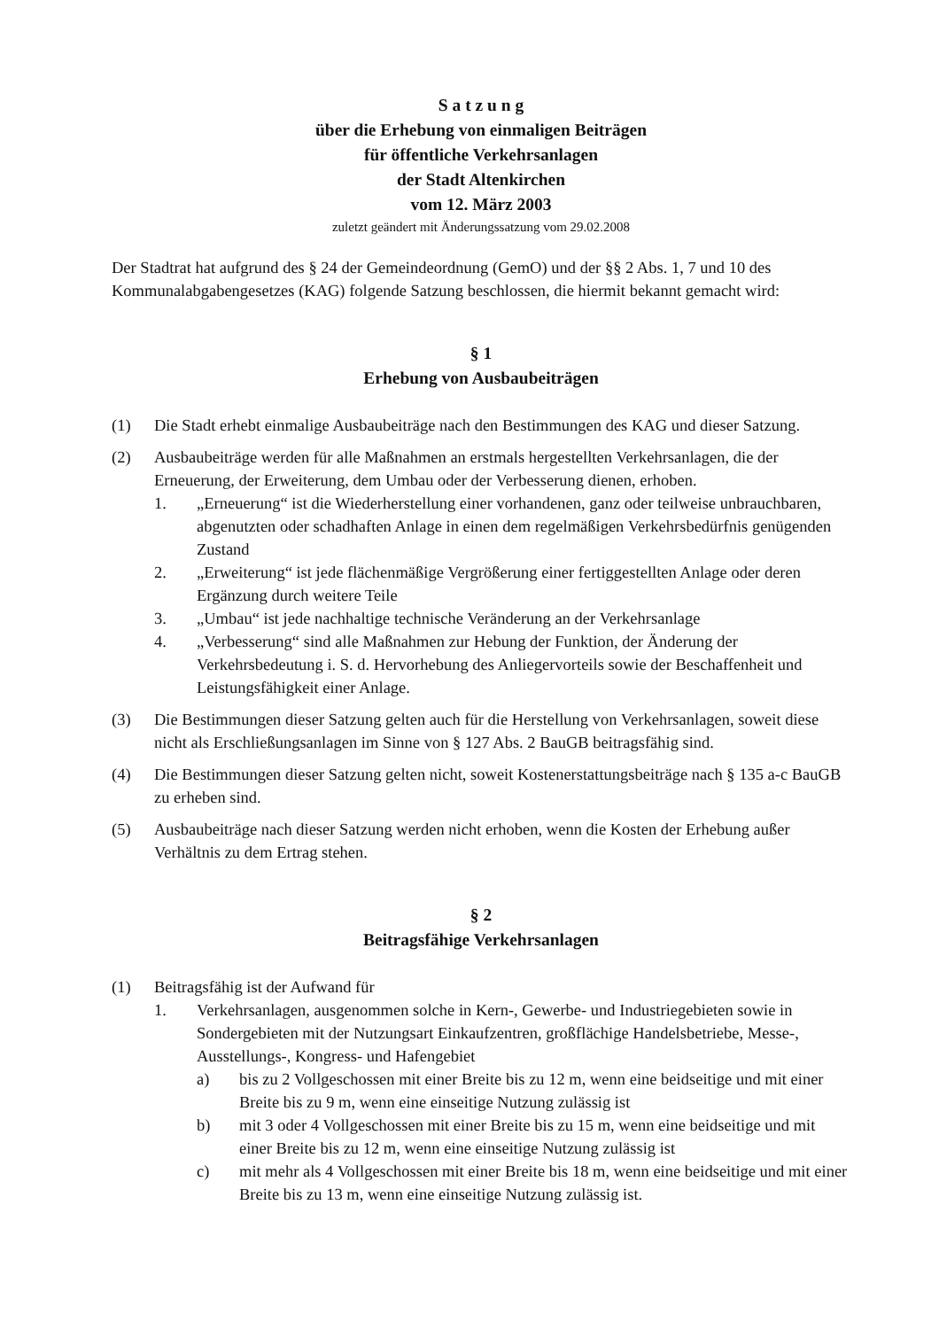S a t z u n g
über die Erhebung von einmaligen Beiträgen
für öffentliche Verkehrsanlagen
der Stadt Altenkirchen
vom 12. März 2003
zuletzt geändert mit Änderungssatzung vom 29.02.2008
Der Stadtrat hat aufgrund des § 24 der Gemeindeordnung (GemO) und der §§ 2 Abs. 1, 7 und 10 des Kommunalabgabengesetzes (KAG) folgende Satzung beschlossen, die hiermit bekannt gemacht wird:
§ 1
Erhebung von Ausbaubeiträgen
(1) Die Stadt erhebt einmalige Ausbaubeiträge nach den Bestimmungen des KAG und dieser Satzung.
(2) Ausbaubeiträge werden für alle Maßnahmen an erstmals hergestellten Verkehrsanlagen, die der Erneuerung, der Erweiterung, dem Umbau oder der Verbesserung dienen, erhoben.
1. „Erneuerung“ ist die Wiederherstellung einer vorhandenen, ganz oder teilweise unbrauchbaren, abgenutzten oder schadhaften Anlage in einen dem regelmäßigen Verkehrsbedürfnis genügenden Zustand
2. „Erweiterung“ ist jede flächenmäßige Vergrößerung einer fertiggestellten Anlage oder deren Ergänzung durch weitere Teile
3. „Umbau“ ist jede nachhaltige technische Veränderung an der Verkehrsanlage
4. „Verbesserung“ sind alle Maßnahmen zur Hebung der Funktion, der Änderung der Verkehrsbedeutung i. S. d. Hervorhebung des Anliegervorteils sowie der Beschaffenheit und Leistungsfähigkeit einer Anlage.
(3) Die Bestimmungen dieser Satzung gelten auch für die Herstellung von Verkehrsanlagen, soweit diese nicht als Erschließungsanlagen im Sinne von § 127 Abs. 2 BauGB beitragsfähig sind.
(4) Die Bestimmungen dieser Satzung gelten nicht, soweit Kostenerstattungsbeiträge nach § 135 a-c BauGB zu erheben sind.
(5) Ausbaubeiträge nach dieser Satzung werden nicht erhoben, wenn die Kosten der Erhebung außer Verhältnis zu dem Ertrag stehen.
§ 2
Beitragsfähige Verkehrsanlagen
(1) Beitragsfähig ist der Aufwand für
1. Verkehrsanlagen, ausgenommen solche in Kern-, Gewerbe- und Industriegebieten sowie in Sondergebieten mit der Nutzungsart Einkaufzentren, großflächige Handelsbetriebe, Messe-, Ausstellungs-, Kongress- und Hafengebiet
a) bis zu 2 Vollgeschossen mit einer Breite bis zu 12 m, wenn eine beidseitige und mit einer Breite bis zu 9 m, wenn eine einseitige Nutzung zulässig ist
b) mit 3 oder 4 Vollgeschossen mit einer Breite bis zu 15 m, wenn eine beidseitige und mit einer Breite bis zu 12 m, wenn eine einseitige Nutzung zulässig ist
c) mit mehr als 4 Vollgeschossen mit einer Breite bis 18 m, wenn eine beidseitige und mit einer Breite bis zu 13 m, wenn eine einseitige Nutzung zulässig ist.